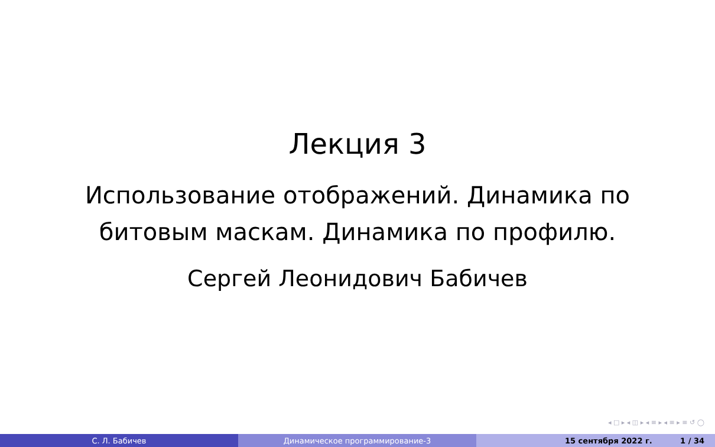Лекция 3
Использование отображений. Динамика по
битовым маскам. Динамика по профилю.
Сергей Леонидович Бабичев
◂ □ ▸ ◂ ◫ ▸ ◂ ≡ ▸ ◂ ≡ ▸ ≡ ↺ ◯
С. Л. Бабичев Динамическое программирование-3 15 сентября 2022 г. 1 / 34